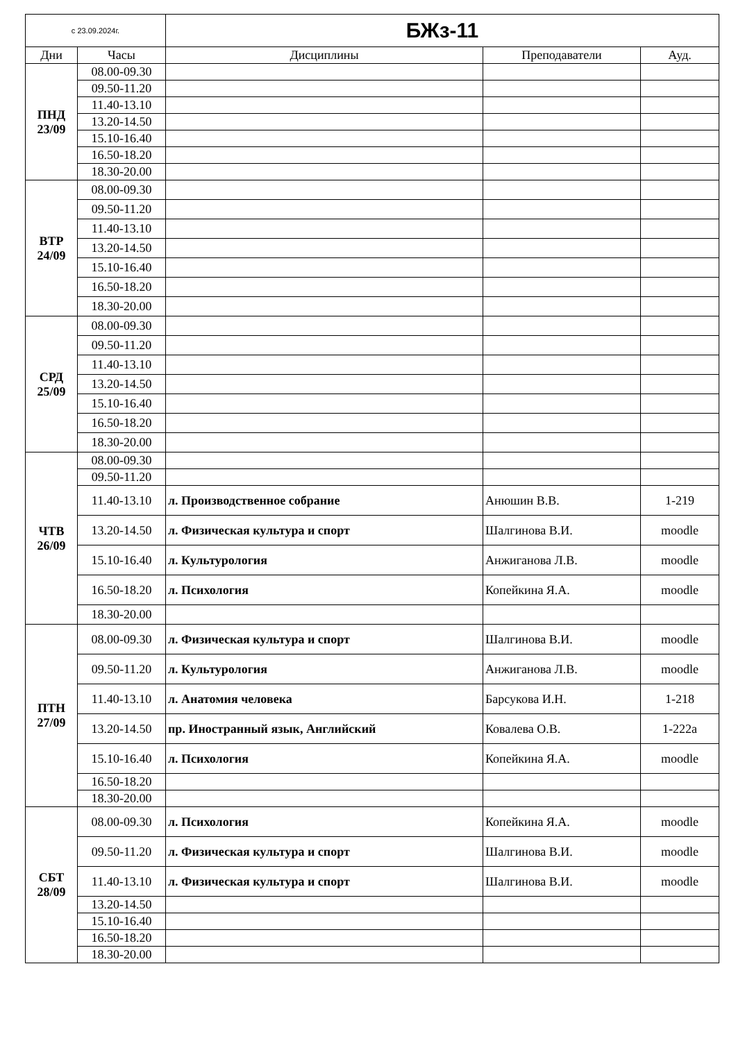| с 23.09.2024г. | | БЖз-11 | | |
| Дни | Часы | Дисциплины | Преподаватели | Ауд. |
| ПНД 23/09 | 08.00-09.30 | | | |
| | 09.50-11.20 | | | |
| | 11.40-13.10 | | | |
| | 13.20-14.50 | | | |
| | 15.10-16.40 | | | |
| | 16.50-18.20 | | | |
| | 18.30-20.00 | | | |
| ВТР 24/09 | 08.00-09.30 | | | |
| | 09.50-11.20 | | | |
| | 11.40-13.10 | | | |
| | 13.20-14.50 | | | |
| | 15.10-16.40 | | | |
| | 16.50-18.20 | | | |
| | 18.30-20.00 | | | |
| СРД 25/09 | 08.00-09.30 | | | |
| | 09.50-11.20 | | | |
| | 11.40-13.10 | | | |
| | 13.20-14.50 | | | |
| | 15.10-16.40 | | | |
| | 16.50-18.20 | | | |
| | 18.30-20.00 | | | |
| ЧТВ 26/09 | 08.00-09.30 | | | |
| | 09.50-11.20 | | | |
| | 11.40-13.10 | л. Производственное собрание | Анюшин В.В. | 1-219 |
| | 13.20-14.50 | л. Физическая культура и спорт | Шалгинова В.И. | moodle |
| | 15.10-16.40 | л. Культурология | Анжиганова Л.В. | moodle |
| | 16.50-18.20 | л. Психология | Копейкина Я.А. | moodle |
| | 18.30-20.00 | | | |
| ПТН 27/09 | 08.00-09.30 | л. Физическая культура и спорт | Шалгинова В.И. | moodle |
| | 09.50-11.20 | л. Культурология | Анжиганова Л.В. | moodle |
| | 11.40-13.10 | л. Анатомия человека | Барсукова И.Н. | 1-218 |
| | 13.20-14.50 | пр. Иностранный язык, Английский | Ковалева О.В. | 1-222а |
| | 15.10-16.40 | л. Психология | Копейкина Я.А. | moodle |
| | 16.50-18.20 | | | |
| | 18.30-20.00 | | | |
| СБТ 28/09 | 08.00-09.30 | л. Психология | Копейкина Я.А. | moodle |
| | 09.50-11.20 | л. Физическая культура и спорт | Шалгинова В.И. | moodle |
| | 11.40-13.10 | л. Физическая культура и спорт | Шалгинова В.И. | moodle |
| | 13.20-14.50 | | | |
| | 15.10-16.40 | | | |
| | 16.50-18.20 | | | |
| | 18.30-20.00 | | | |